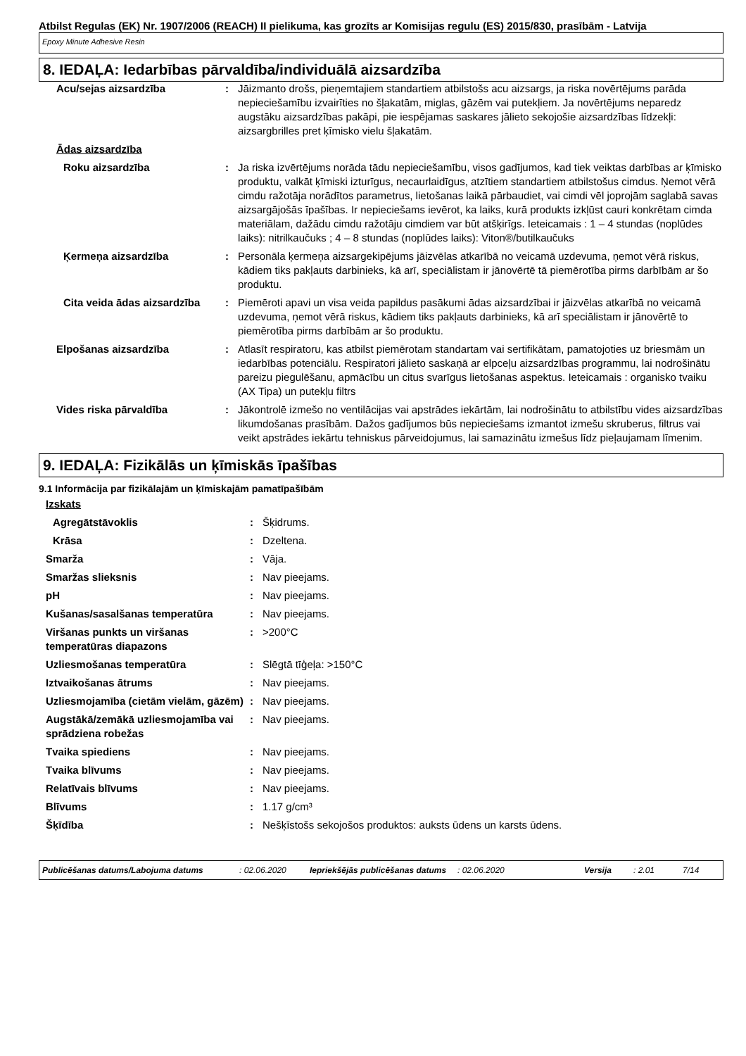Atbilst Regulas (EK) Nr. 1907/2006 (REACH) II pielikuma, kas grozīts ar Komisijas regulu (ES) 2015/830, prasībām - Latvija
Epoxy Minute Adhesive Resin
8. IEDAĻA: Iedarbības pārvaldība/individuālā aizsardzība
| Acu/sejas aizsardzība | : | Jāizmanto drošs, pieņemtajiem standartiem atbilstošs acu aizsargs, ja riska novērtējums parāda nepieciešamību izvairīties no šļakatām, miglas, gāzēm vai putekļiem. Ja novērtējums neparedz augstāku aizsardzības pakāpi, pie iespējamas saskares jālieto sekojošie aizsardzības līdzekļi: aizsargbrilles pret ķīmisko vielu šļakatām. |
| Ādas aizsardzība | | |
| Roku aizsardzība | : | Ja riska izvērtējums norāda tādu nepieciešamību, visos gadījumos, kad tiek veiktas darbības ar ķīmisko produktu, valkāt ķīmiski izturīgus, necaurlaidīgus, atzītiem standartiem atbilstošus cimdus. Ņemot vērā cimdu ražotāja norādītos parametrus, lietošanas laikā pārbaudiet, vai cimdi vēl joprojām saglabā savas aizsargājošās īpašības. Ir nepieciešams ievērot, ka laiks, kurā produkts izkļūst cauri konkrētam cimda materiālam, dažādu cimdu ražotāju cimdiem var būt atšķirīgs. Ieteicamais : 1 – 4 stundas (noplūdes laiks): nitrilkaučuks ; 4 – 8 stundas (noplūdes laiks): Viton®/butilkaučuks |
| Ķermeņa aizsardzība | : | Personāla ķermeņa aizsargekipējums jāizvēlas atkarībā no veicamā uzdevuma, ņemot vērā riskus, kādiem tiks pakļauts darbinieks, kā arī, speciālistam ir jānovērtē tā piemērotība pirms darbībām ar šo produktu. |
| Cita veida ādas aizsardzība | : | Piemēroti apavi un visa veida papildus pasākumi ādas aizsardzībai ir jāizvēlas atkarībā no veicamā uzdevuma, ņemot vērā riskus, kādiem tiks pakļauts darbinieks, kā arī speciālistam ir jānovērtē to piemērotība pirms darbībām ar šo produktu. |
| Elpošanas aizsardzība | : | Atlasīt respiratoru, kas atbilst piemērotam standartam vai sertifikātam, pamatojoties uz briesmām un iedarbības potenciālu. Respiratori jālieto saskaņā ar elpceļu aizsardzības programmu, lai nodrošinātu pareizu piegulēšanu, apmācību un citus svarīgus lietošanas aspektus. Ieteicamais : organisko tvaiku (AX Tipa) un putekļu filtrs |
| Vides riska pārvaldība | : | Jākontrolē izmešo no ventilācijas vai apstrādes iekārtām, lai nodrošinātu to atbilstību vides aizsardzības likumdošanas prasībām. Dažos gadījumos būs nepieciešams izmantot izmešu skruberus, filtrus vai veikt apstrādes iekārtu tehniskus pārveidojumus, lai samazinātu izmešus līdz pieļaujamam līmenim. |
9. IEDAĻA: Fizikālās un ķīmiskās īpašības
9.1 Informācija par fizikālajām un ķīmiskajām pamatīpašībām
| Izskats | | |
| Agregātstāvoklis | : | Šķidrums. |
| Krāsa | : | Dzeltena. |
| Smarža | : | Vāja. |
| Smaržas slieksnis | : | Nav pieejams. |
| pH | : | Nav pieejams. |
| Kušanas/sasalšanas temperatūra | : | Nav pieejams. |
| Viršanas punkts un viršanas temperatūras diapazons | : | >200°C |
| Uzliesmošanas temperatūra | : | Slēgtā tīģeļa: >150°C |
| Iztvaikošanas ātrums | : | Nav pieejams. |
| Uzliesmojamība (cietām vielām, gāzēm) | : | Nav pieejams. |
| Augstākā/zemākā uzliesmojamība vai sprādziena robežas | : | Nav pieejams. |
| Tvaika spiediens | : | Nav pieejams. |
| Tvaika blīvums | : | Nav pieejams. |
| Relatīvais blīvums | : | Nav pieejams. |
| Blīvums | : | 1.17 g/cm³ |
| Šķīdība | : | Nešķīstošs sekojošos produktos: auksts ūdens un karsts ūdens. |
Publicēšanas datums/Labojuma datums : 02.06.2020 Iepriekšējās publicēšanas datums
: 02.06.2020 Versija : 2.01 7/14